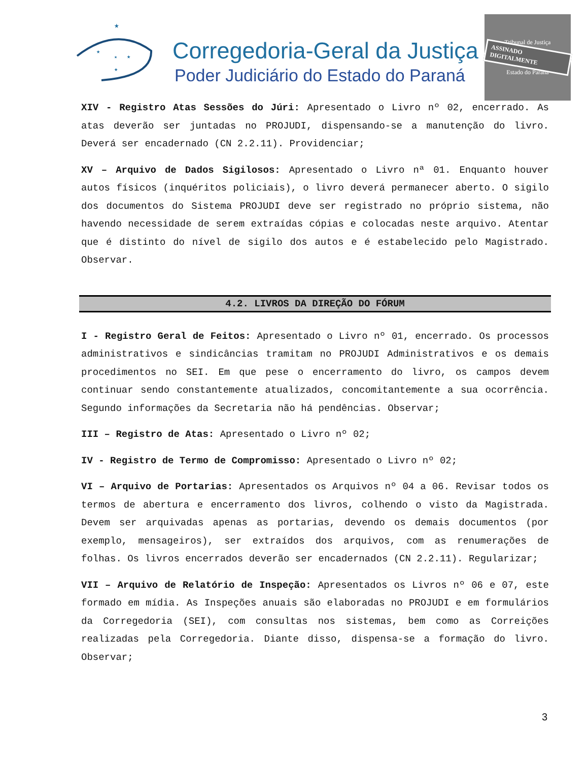★
★
★
★
★
Corregedoria-Geral da Justiça
Poder Judiciário do Estado do Paraná
Tribunal de Justiça
ASSINADO DIGITALMENTE
Estado do Paraná
XIV - Registro Atas Sessões do Júri: Apresentado o Livro nº 02, encerrado. As atas deverão ser juntadas no PROJUDI, dispensando-se a manutenção do livro. Deverá ser encadernado (CN 2.2.11). Providenciar;
XV – Arquivo de Dados Sigilosos: Apresentado o Livro nª 01. Enquanto houver autos físicos (inquéritos policiais), o livro deverá permanecer aberto. O sigilo dos documentos do Sistema PROJUDI deve ser registrado no próprio sistema, não havendo necessidade de serem extraídas cópias e colocadas neste arquivo. Atentar que é distinto do nível de sigilo dos autos e é estabelecido pelo Magistrado. Observar.
4.2. LIVROS DA DIREÇÃO DO FÓRUM
I - Registro Geral de Feitos: Apresentado o Livro nº 01, encerrado. Os processos administrativos e sindicâncias tramitam no PROJUDI Administrativos e os demais procedimentos no SEI. Em que pese o encerramento do livro, os campos devem continuar sendo constantemente atualizados, concomitantemente a sua ocorrência. Segundo informações da Secretaria não há pendências. Observar;
III – Registro de Atas: Apresentado o Livro nº 02;
IV - Registro de Termo de Compromisso: Apresentado o Livro nº 02;
VI – Arquivo de Portarias: Apresentados os Arquivos nº 04 a 06. Revisar todos os termos de abertura e encerramento dos livros, colhendo o visto da Magistrada. Devem ser arquivadas apenas as portarias, devendo os demais documentos (por exemplo, mensageiros), ser extraídos dos arquivos, com as renumerações de folhas. Os livros encerrados deverão ser encadernados (CN 2.2.11). Regularizar;
VII – Arquivo de Relatório de Inspeção: Apresentados os Livros nº 06 e 07, este formado em mídia. As Inspeções anuais são elaboradas no PROJUDI e em formulários da Corregedoria (SEI), com consultas nos sistemas, bem como as Correições realizadas pela Corregedoria. Diante disso, dispensa-se a formação do livro. Observar;
3